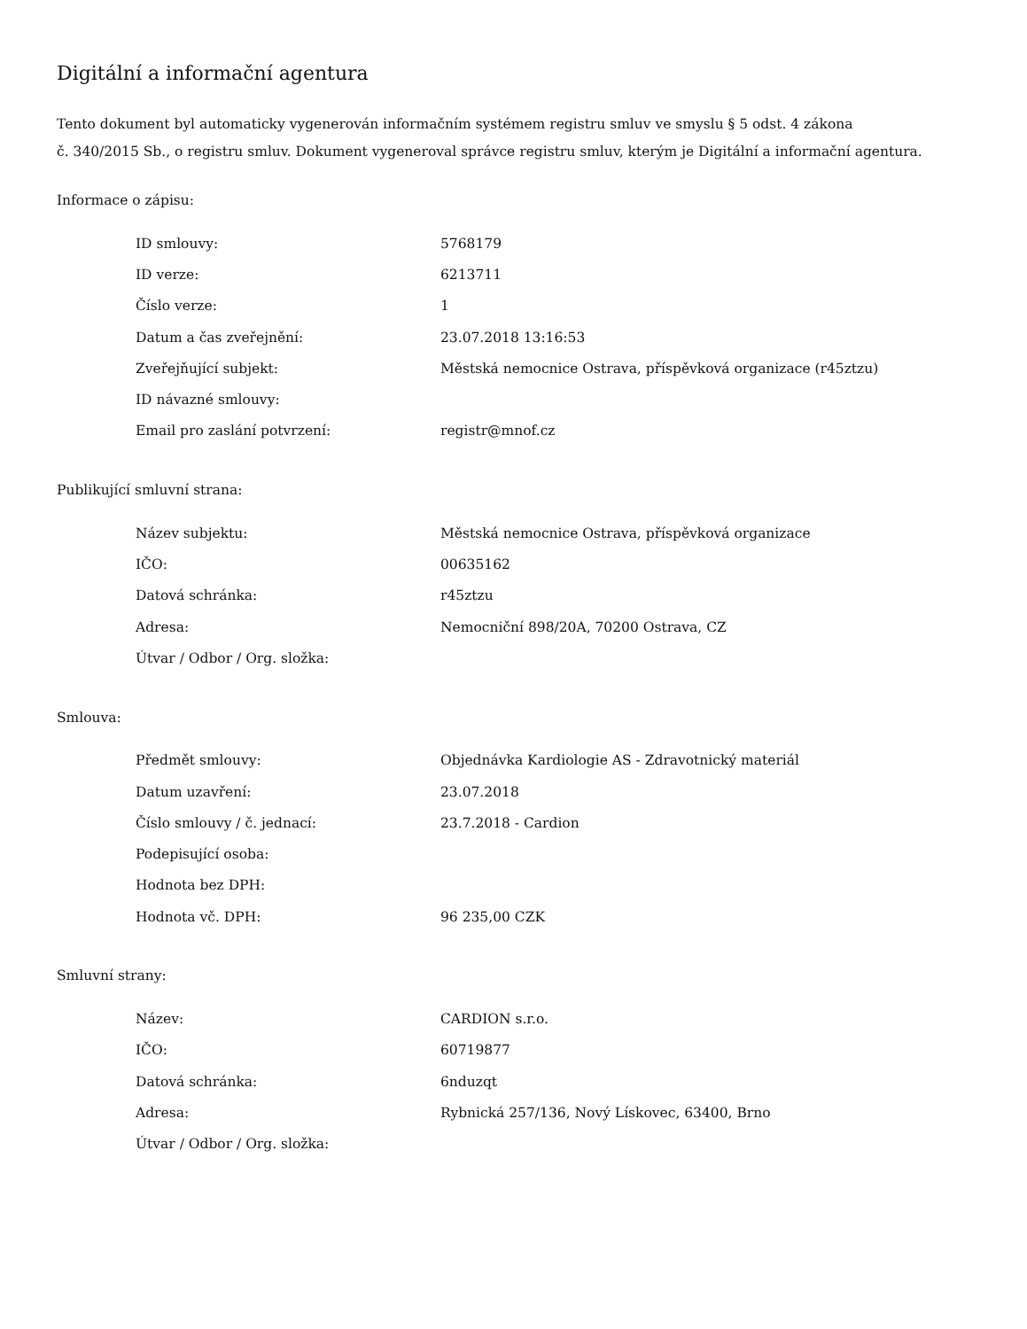Digitální a informační agentura
Tento dokument byl automaticky vygenerován informačním systémem registru smluv ve smyslu § 5 odst. 4 zákona
č. 340/2015 Sb., o registru smluv. Dokument vygeneroval správce registru smluv, kterým je Digitální a informační agentura.
Informace o zápisu:
| ID smlouvy: | 5768179 |
| ID verze: | 6213711 |
| Číslo verze: | 1 |
| Datum a čas zveřejnění: | 23.07.2018 13:16:53 |
| Zveřejňující subjekt: | Městská nemocnice Ostrava, příspěvková organizace (r45ztzu) |
| ID návazné smlouvy: | |
| Email pro zaslání potvrzení: | registr@mnof.cz |
Publikující smluvní strana:
| Název subjektu: | Městská nemocnice Ostrava, příspěvková organizace |
| IČO: | 00635162 |
| Datová schránka: | r45ztzu |
| Adresa: | Nemocniční 898/20A, 70200 Ostrava, CZ |
| Útvar / Odbor / Org. složka: | |
Smlouva:
| Předmět smlouvy: | Objednávka Kardiologie AS - Zdravotnický materiál |
| Datum uzavření: | 23.07.2018 |
| Číslo smlouvy / č. jednací: | 23.7.2018 - Cardion |
| Podepisující osoba: | |
| Hodnota bez DPH: | |
| Hodnota vč. DPH: | 96 235,00 CZK |
Smluvní strany:
| Název: | CARDION s.r.o. |
| IČO: | 60719877 |
| Datová schránka: | 6nduzqt |
| Adresa: | Rybnická 257/136, Nový Lískovec, 63400, Brno |
| Útvar / Odbor / Org. složka: | |